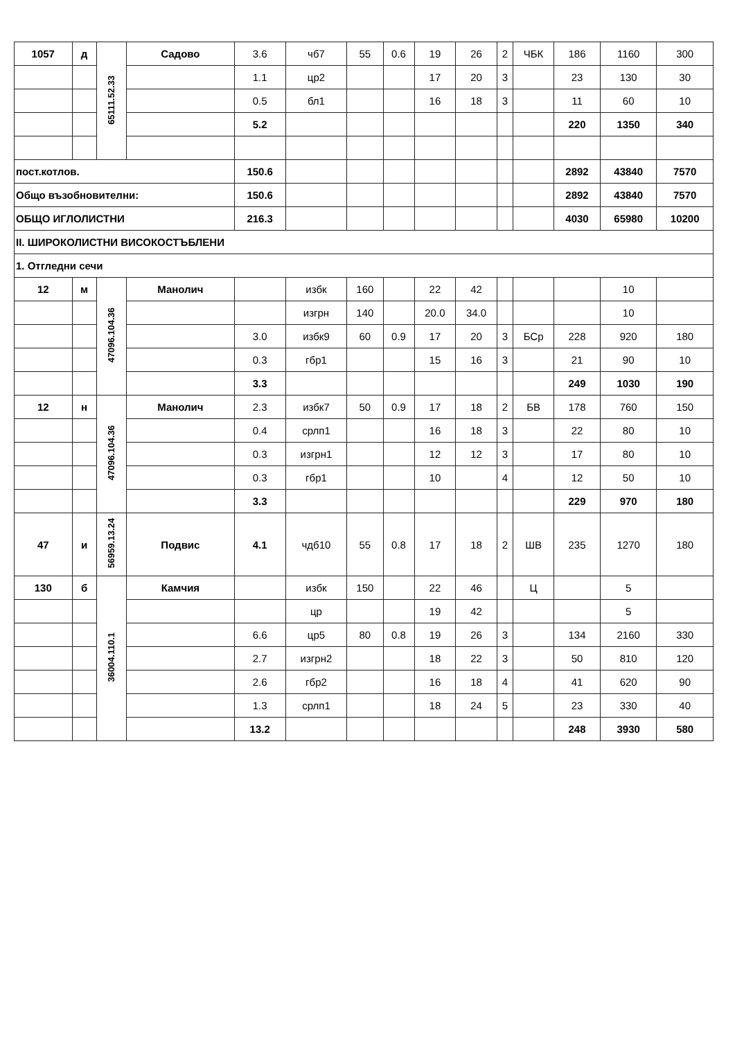| 1057 | д | 65111.52.33 | Садово | 3.6 | чб7 | 55 | 0.6 | 19 | 26 | 2 | ЧБК | 186 | 1160 | 300 |
| | | | | 1.1 | цр2 | | | 17 | 20 | 3 | | 23 | 130 | 30 |
| | | | | 0.5 | бл1 | | | 16 | 18 | 3 | | 11 | 60 | 10 |
| | | | | 5.2 | | | | | | | | 220 | 1350 | 340 |
| пост.котлов. | | | | 150.6 | | | | | | | | 2892 | 43840 | 7570 |
| Общо възобновителни: | | | | 150.6 | | | | | | | | 2892 | 43840 | 7570 |
| ОБЩО ИГЛОЛИСТНИ | | | | 216.3 | | | | | | | | 4030 | 65980 | 10200 |
| II. ШИРОКОЛИСТНИ ВИСОКОСТЪБЛЕНИ | | | | | | | | | | | | | | |
| 1. Отгледни сечи | | | | | | | | | | | | | | |
| 12 | м | 47096.104.36 | Манолич | | избк | 160 | | 22 | 42 | | | | 10 | |
| | | | | | изгрн | 140 | | 20.0 | 34.0 | | | | 10 | |
| | | | | 3.0 | избк9 | 60 | 0.9 | 17 | 20 | 3 | БСр | 228 | 920 | 180 |
| | | | | 0.3 | гбр1 | | | 15 | 16 | 3 | | 21 | 90 | 10 |
| | | | | 3.3 | | | | | | | | 249 | 1030 | 190 |
| 12 | н | 47096.104.36 | Манолич | 2.3 | избк7 | 50 | 0.9 | 17 | 18 | 2 | БВ | 178 | 760 | 150 |
| | | | | 0.4 | срлп1 | | | 16 | 18 | 3 | | 22 | 80 | 10 |
| | | | | 0.3 | изгрн1 | | | 12 | 12 | 3 | | 17 | 80 | 10 |
| | | | | 0.3 | гбр1 | | | 10 | | 4 | | 12 | 50 | 10 |
| | | | | 3.3 | | | | | | | | 229 | 970 | 180 |
| 47 | и | 56959.13.24 | Подвис | 4.1 | чдб10 | 55 | 0.8 | 17 | 18 | 2 | ШВ | 235 | 1270 | 180 |
| 130 | б | 36004.110.1 | Камчия | | избк | 150 | | 22 | 46 | | Ц | | 5 | |
| | | | | | цр | | | 19 | 42 | | | | 5 | |
| | | | | 6.6 | цр5 | 80 | 0.8 | 19 | 26 | 3 | | 134 | 2160 | 330 |
| | | | | 2.7 | изгрн2 | | | 18 | 22 | 3 | | 50 | 810 | 120 |
| | | | | 2.6 | гбр2 | | | 16 | 18 | 4 | | 41 | 620 | 90 |
| | | | | 1.3 | срлп1 | | | 18 | 24 | 5 | | 23 | 330 | 40 |
| | | | | 13.2 | | | | | | | | 248 | 3930 | 580 |